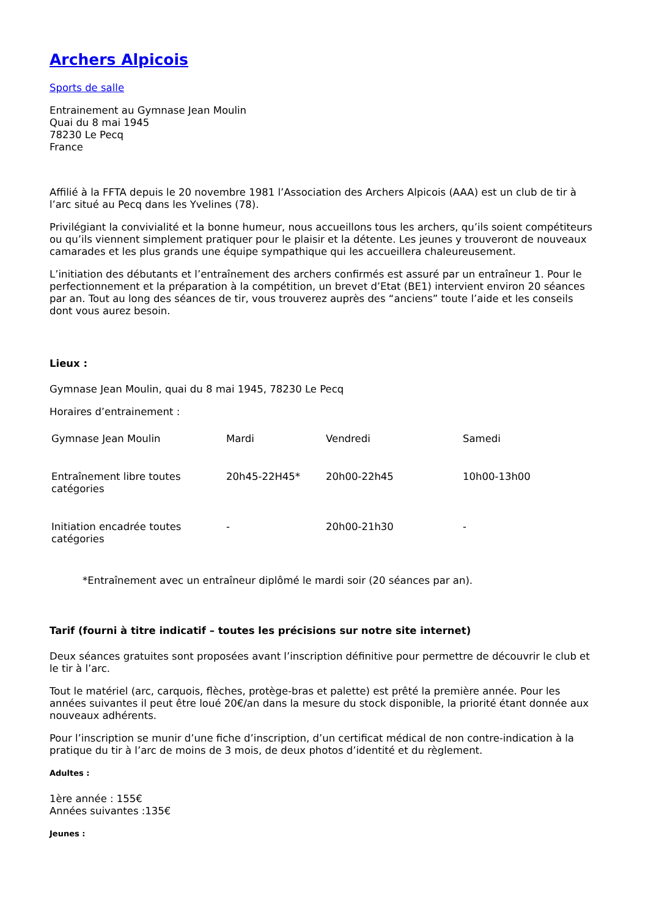Archers Alpicois
Sports de salle
Entrainement au Gymnase Jean Moulin
Quai du 8 mai 1945
78230 Le Pecq
France
Affilié à la FFTA depuis le 20 novembre 1981 l’Association des Archers Alpicois (AAA) est un club de tir à l’arc situé au Pecq dans les Yvelines (78).
Privilégiant la convivialité et la bonne humeur, nous accueillons tous les archers, qu’ils soient compétiteurs ou qu’ils viennent simplement pratiquer pour le plaisir et la détente. Les jeunes y trouveront de nouveaux camarades et les plus grands une équipe sympathique qui les accueillera chaleureusement.
L’initiation des débutants et l’entraînement des archers confirmés est assuré par un entraîneur 1. Pour le perfectionnement et la préparation à la compétition, un brevet d’Etat (BE1) intervient environ 20 séances par an. Tout au long des séances de tir, vous trouverez auprès des “anciens” toute l’aide et les conseils dont vous aurez besoin.
Lieux :
Gymnase Jean Moulin, quai du 8 mai 1945, 78230 Le Pecq
Horaires d’entrainement :
| Gymnase Jean Moulin | Mardi | Vendredi | Samedi |
| Entraînement libre toutes catégories | 20h45-22H45* | 20h00-22h45 | 10h00-13h00 |
| Initiation encadrée toutes catégories | - | 20h00-21h30 | - |
*Entraînement avec un entraîneur diplômé le mardi soir (20 séances par an).
Tarif (fourni à titre indicatif – toutes les précisions sur notre site internet)
Deux séances gratuites sont proposées avant l’inscription définitive pour permettre de découvrir le club et le tir à l’arc.
Tout le matériel (arc, carquois, flèches, protège-bras et palette) est prêté la première année. Pour les années suivantes il peut être loué 20€/an dans la mesure du stock disponible, la priorité étant donnée aux nouveaux adhérents.
Pour l’inscription se munir d’une fiche d’inscription, d’un certificat médical de non contre-indication à la pratique du tir à l’arc de moins de 3 mois, de deux photos d’identité et du règlement.
Adultes :
1ère année : 155€
Années suivantes :135€
Jeunes :